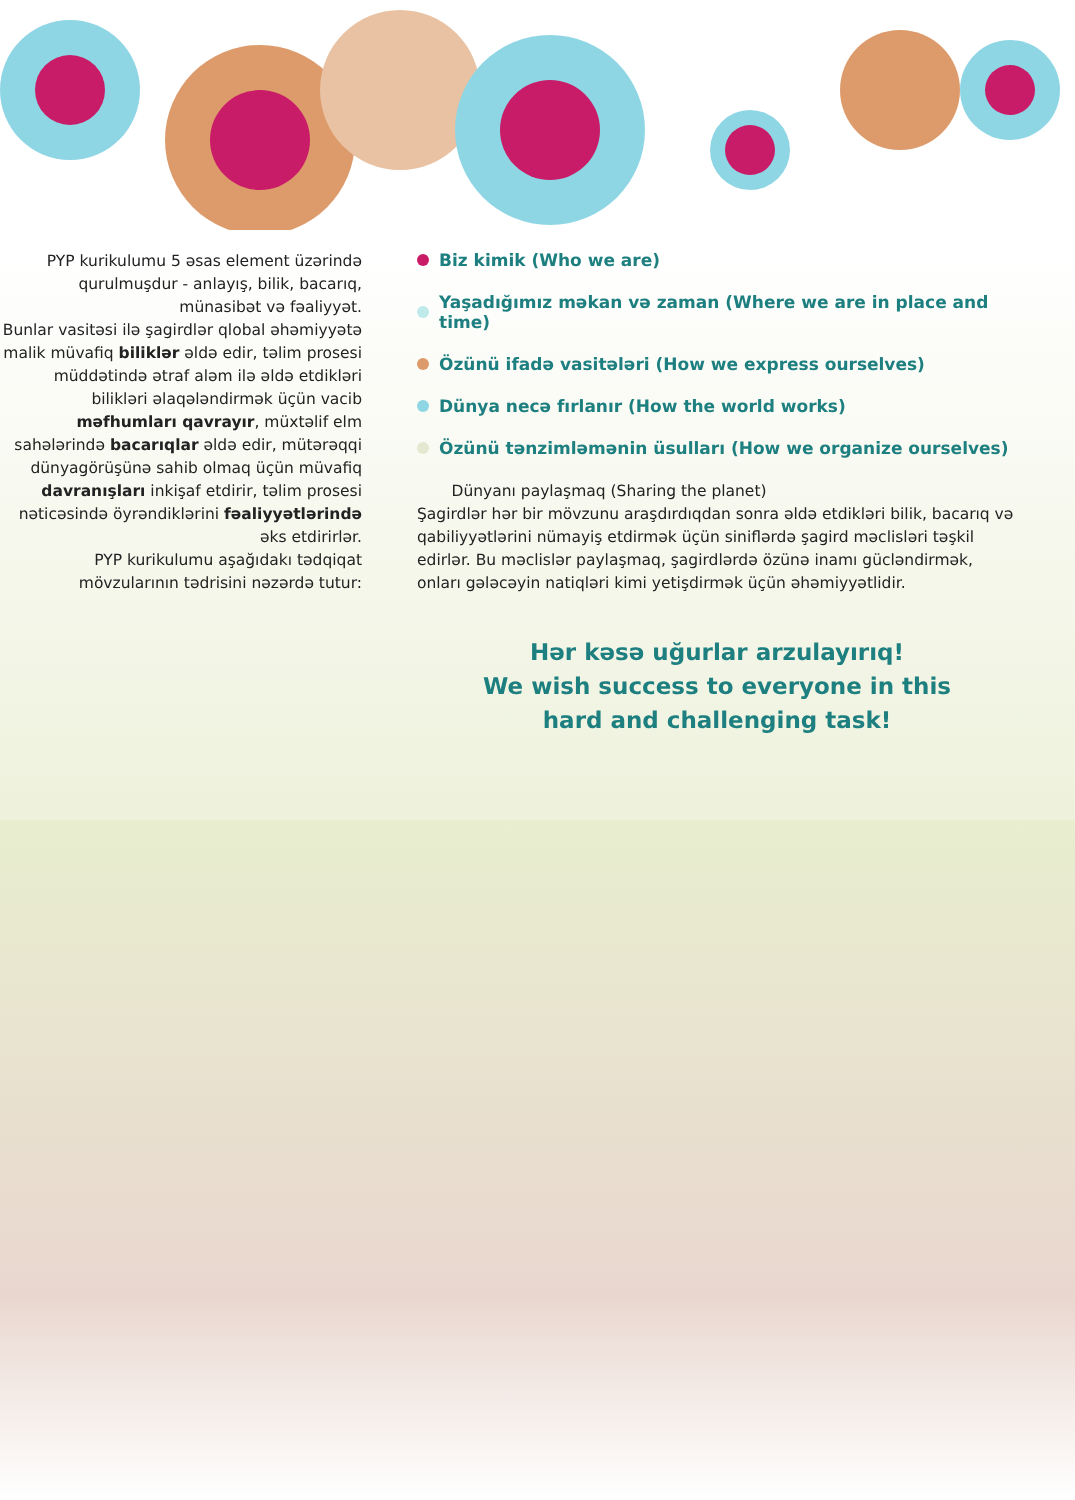PYP kurikulumu 5 əsas element üzərində qurulmuşdur - anlayış, bilik, bacarıq, münasibət və fəaliyyət.
Bunlar vasitəsi ilə şagirdlər qlobal əhəmiyyətə malik müvafiq biliklər əldə edir, təlim prosesi müddətində ətraf aləm ilə əldə etdikləri bilikləri əlaqələndirmək üçün vacib məfhumları qavrayır, müxtəlif elm sahələrində bacarıqlar əldə edir, mütərəqqi dünyagörüşünə sahib olmaq üçün müvafiq davranışları inkişaf etdirir, təlim prosesi nəticəsində öyrəndiklərini fəaliyyətlərində əks etdirirlər.
PYP kurikulumu aşağıdakı tədqiqat mövzularının tədrisini nəzərdə tutur:
Biz kimik (Who we are)
Yaşadığımız məkan və zaman (Where we are in place and time)
Özünü ifadə vasitələri (How we express ourselves)
Dünya necə fırlanır (How the world works)
Özünü tənzimləmənin üsulları (How we organize ourselves)
Dünyanı paylaşmaq (Sharing the planet)
Şagirdlər hər bir mövzunu araşdırdıqdan sonra əldə etdikləri bilik, bacarıq və qabiliyyətlərini nümayiş etdirmək üçün siniflərdə şagird məclisləri təşkil edirlər. Bu məclislər paylaşmaq, şagirdlərdə özünə inamı gücləndirmək, onları gələcəyin natiqləri kimi yetişdirmək üçün əhəmiyyətlidir.
Hər kəsə uğurlar arzulayırıq!
We wish success to everyone in this
hard and challenging task!